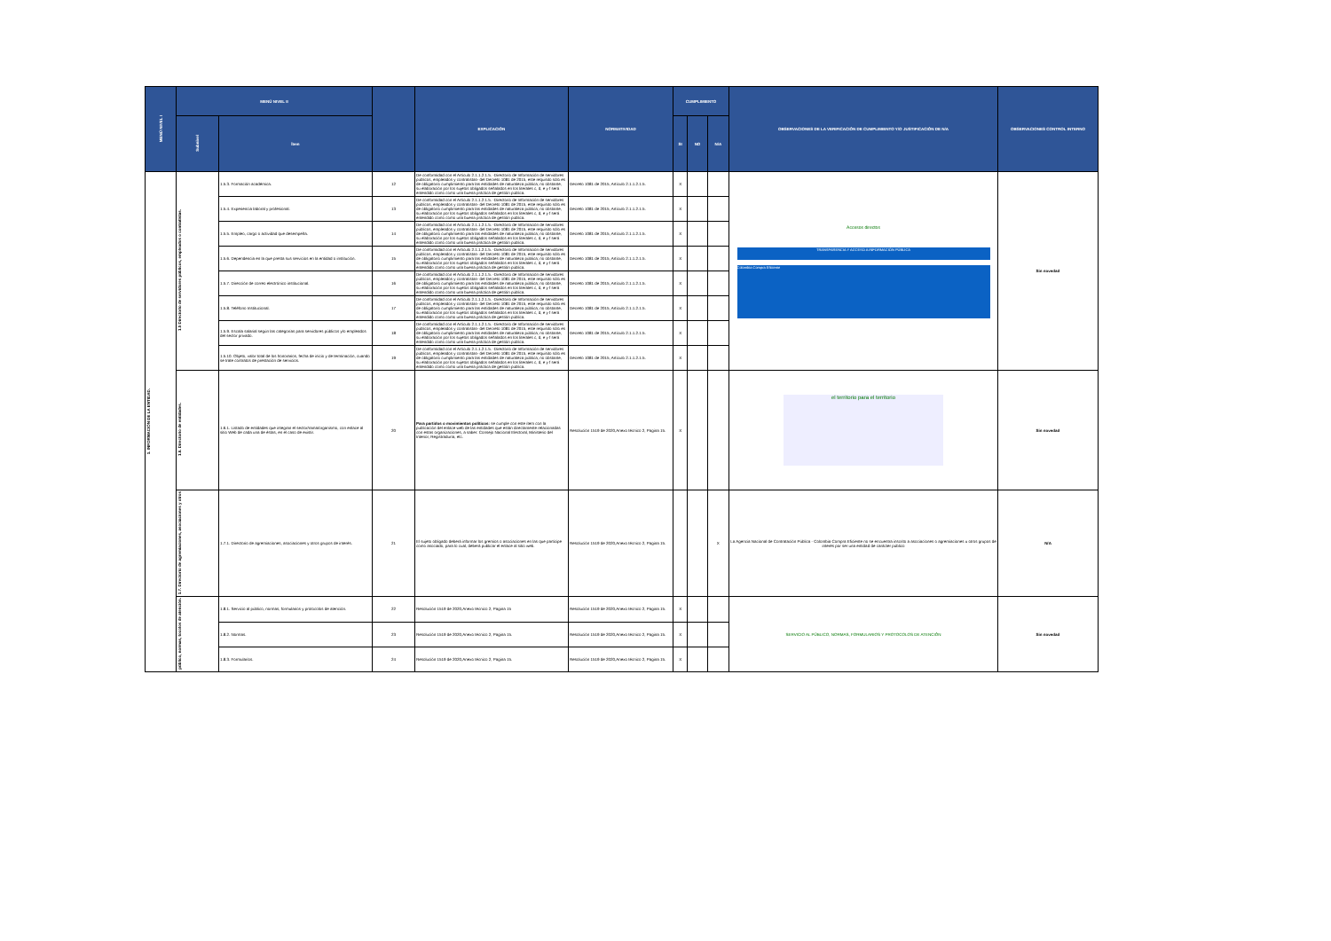| MENÚ NIVEL I | MENÚ NIVEL II | | | EXPLICACIÓN | NORMATIVIDAD | CUMPLIMIENTO | | | OBSERVACIONES DE LA VERIFICACIÓN DE CUMPLIMIENTO Y/O JUSTIFICACIÓN DE N/A | OBSERVACIONES CONTROL INTERNO |
| --- | --- | --- | --- | --- | --- | --- | --- | --- | --- | --- |
| | Subnivel | Ítem | | | | SI | NO | N/A | | |
| 1. INFORMACIÓN DE LA ENTIDAD. | 1.5 Directorio de servidores públicos, empleados o contratistas. | 1.5.3. Formación académica. | 12 | De conformidad con el Artículo 2.1.1.2.1.5. -Directorio de Información de servidores públicos, empleados y contratistas- del Decreto 1081 de 2015, este requisito sólo es de obligatorio cumplimiento para las entidades de naturaleza pública; no obstante, su elaboración por los sujetos obligados señalados en los literales c, d, e y f será entendido como como una buena práctica de gestión pública. | Decreto 1081 de 2015, Artículo 2.1.1.2.1.5. | X | | | Accesos directos TRANSPARENCIA Y ACCESO A INFORMACIÓN PÚBLICA Colombia Compra Eficiente | Sin novedad |
| | | 1.5.4. Experiencia laboral y profesional. | 13 | De conformidad con el Artículo 2.1.1.2.1.5. -Directorio de Información de servidores públicos, empleados y contratistas- del Decreto 1081 de 2015, este requisito sólo es de obligatorio cumplimiento para las entidades de naturaleza pública; no obstante, su elaboración por los sujetos obligados señalados en los literales c, d, e y f será entendido como como una buena práctica de gestión pública. | Decreto 1081 de 2015, Artículo 2.1.1.2.1.5. | X | | | | |
| | | 1.5.5. Empleo, cargo o actividad que desempeña. | 14 | De conformidad con el Artículo 2.1.1.2.1.5. -Directorio de Información de servidores públicos, empleados y contratistas- del Decreto 1081 de 2015, este requisito sólo es de obligatorio cumplimiento para las entidades de naturaleza pública; no obstante, su elaboración por los sujetos obligados señalados en los literales c, d, e y f será entendido como como una buena práctica de gestión pública. | Decreto 1081 de 2015, Artículo 2.1.1.2.1.5. | X | | | | |
| | | 1.5.6. Dependencia en la que presta sus servicios en la entidad o institución. | 15 | De conformidad con el Artículo 2.1.1.2.1.5. -Directorio de Información de servidores públicos, empleados y contratistas- del Decreto 1081 de 2015, este requisito sólo es de obligatorio cumplimiento para las entidades de naturaleza pública; no obstante, su elaboración por los sujetos obligados señalados en los literales c, d, e y f será entendido como como una buena práctica de gestión pública. | Decreto 1081 de 2015, Artículo 2.1.1.2.1.5. | X | | | | |
| | | 1.5.7. Dirección de correo electrónico institucional. | 16 | De conformidad con el Artículo 2.1.1.2.1.5. -Directorio de Información de servidores públicos, empleados y contratistas- del Decreto 1081 de 2015, este requisito sólo es de obligatorio cumplimiento para las entidades de naturaleza pública; no obstante, su elaboración por los sujetos obligados señalados en los literales c, d, e y f será entendido como como una buena práctica de gestión pública. | Decreto 1081 de 2015, Artículo 2.1.1.2.1.5. | X | | | | |
| | | 1.5.8. Teléfono Institucional. | 17 | De conformidad con el Artículo 2.1.1.2.1.5. -Directorio de Información de servidores públicos, empleados y contratistas- del Decreto 1081 de 2015, este requisito sólo es de obligatorio cumplimiento para las entidades de naturaleza pública; no obstante, su elaboración por los sujetos obligados señalados en los literales c, d, e y f será entendido como como una buena práctica de gestión pública. | Decreto 1081 de 2015, Artículo 2.1.1.2.1.5. | X | | | | |
| | | 1.5.9. Escala salarial según las categorías para servidores públicos y/o empleados del sector privado. | 18 | De conformidad con el Artículo 2.1.1.2.1.5. -Directorio de Información de servidores públicos, empleados y contratistas- del Decreto 1081 de 2015, este requisito sólo es de obligatorio cumplimiento para las entidades de naturaleza pública; no obstante, su elaboración por los sujetos obligados señalados en los literales c, d, e y f será entendido como como una buena práctica de gestión pública. | Decreto 1081 de 2015, Artículo 2.1.1.2.1.5. | X | | | | |
| | | 1.5.10. Objeto, valor total de los honorarios, fecha de inicio y de terminación, cuando se trate contratos de prestación de servicios. | 19 | De conformidad con el Artículo 2.1.1.2.1.5. -Directorio de Información de servidores públicos, empleados y contratistas- del Decreto 1081 de 2015, este requisito sólo es de obligatorio cumplimiento para las entidades de naturaleza pública; no obstante, su elaboración por los sujetos obligados señalados en los literales c, d, e y f será entendido como como una buena práctica de gestión pública. | Decreto 1081 de 2015, Artículo 2.1.1.2.1.5. | X | | | | |
| | 1.6. Directorio de entidades. | 1.6.1. Listado de entidades que integran el sector/rama/organismo, con enlace al sitio Web de cada una de éstas, en el caso de existir. | 20 | Para partidos o movimientos políticos: se cumple con este ítem con la publicación del enlace web de las entidades que están directamente relacionadas con estas organizaciones, a saber: Consejo Nacional Electoral, Ministerio del Interior, Registraduría, etc. | Resolución 1519 de 2020,Anexo técnico 2, Pagina 15. | X | | | el territorio para el territorio | Sin novedad |
| | 1.7. Directorio de agremiaciones, asociaciones y otros | 1.7.1. Directorio de agremiaciones, asociaciones y otros grupos de interés. | 21 | El sujeto obligado deberá informar los gremios o asociaciones en las que participe como asociado, para lo cual, deberá publicar el enlace al sitio web. | Resolución 1519 de 2020,Anexo técnico 2, Pagina 15. | | | X | La Agencia Nacional de Contratación Pública - Colombia Compra Eficiente no se encuentra inscrito a asociaciones o agremiaciones u otros grupos de interés por ser una entidad de carácter público | N/A |
| | público, normas, tocolos de atención. | 1.8.1. Servicio al público, normas, formularios y protocolos de atención. | 22 | Resolución 1519 de 2020,Anexo técnico 2, Pagina 15 | Resolución 1519 de 2020,Anexo técnico 2, Pagina 15. | X | | | SERVICIO AL PÚBLICO, NORMAS, FORMULARIOS Y PROTOCOLOS DE ATENCIÓN | Sin novedad |
| | | 1.8.2. Normas. | 23 | Resolución 1519 de 2020,Anexo técnico 2, Pagina 15. | Resolución 1519 de 2020,Anexo técnico 2, Pagina 15. | X | | | | |
| | | 1.8.3. Formularios. | 24 | Resolución 1519 de 2020,Anexo técnico 2, Pagina 15. | Resolución 1519 de 2020,Anexo técnico 2, Pagina 15. | X | | | | |